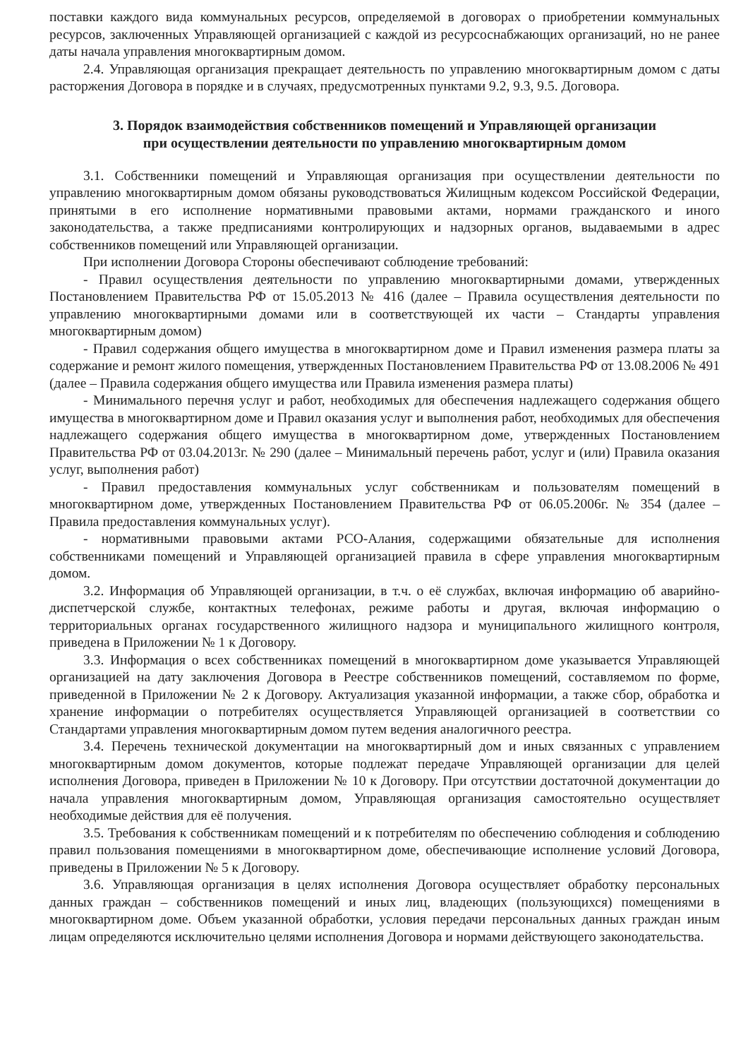поставки каждого вида коммунальных ресурсов, определяемой в договорах о приобретении коммунальных ресурсов, заключенных Управляющей организацией с каждой из ресурсоснабжающих организаций, но не ранее даты начала управления многоквартирным домом.
2.4. Управляющая организация прекращает деятельность по управлению многоквартирным домом с даты расторжения Договора в порядке и в случаях, предусмотренных пунктами 9.2, 9.3, 9.5. Договора.
3. Порядок взаимодействия собственников помещений и Управляющей организации
при осуществлении деятельности по управлению многоквартирным домом
3.1. Собственники помещений и Управляющая организация при осуществлении деятельности по управлению многоквартирным домом обязаны руководствоваться Жилищным кодексом Российской Федерации, принятыми в его исполнение нормативными правовыми актами, нормами гражданского и иного законодательства, а также предписаниями контролирующих и надзорных органов, выдаваемыми в адрес собственников помещений или Управляющей организации.
При исполнении Договора Стороны обеспечивают соблюдение требований:
- Правил осуществления деятельности по управлению многоквартирными домами, утвержденных Постановлением Правительства РФ от 15.05.2013 № 416 (далее – Правила осуществления деятельности по управлению многоквартирными домами или в соответствующей их части – Стандарты управления многоквартирным домом)
- Правил содержания общего имущества в многоквартирном доме и Правил изменения размера платы за содержание и ремонт жилого помещения, утвержденных Постановлением Правительства РФ от 13.08.2006 № 491 (далее – Правила содержания общего имущества или Правила изменения размера платы)
- Минимального перечня услуг и работ, необходимых для обеспечения надлежащего содержания общего имущества в многоквартирном доме и Правил оказания услуг и выполнения работ, необходимых для обеспечения надлежащего содержания общего имущества в многоквартирном доме, утвержденных Постановлением Правительства РФ от 03.04.2013г. № 290 (далее – Минимальный перечень работ, услуг и (или) Правила оказания услуг, выполнения работ)
- Правил предоставления коммунальных услуг собственникам и пользователям помещений в многоквартирном доме, утвержденных Постановлением Правительства РФ от 06.05.2006г. № 354 (далее – Правила предоставления коммунальных услуг).
- нормативными правовыми актами РСО-Алания, содержащими обязательные для исполнения собственниками помещений и Управляющей организацией правила в сфере управления многоквартирным домом.
3.2. Информация об Управляющей организации, в т.ч. о её службах, включая информацию об аварийно-диспетчерской службе, контактных телефонах, режиме работы и другая, включая информацию о территориальных органах государственного жилищного надзора и муниципального жилищного контроля, приведена в Приложении № 1 к Договору.
3.3. Информация о всех собственниках помещений в многоквартирном доме указывается Управляющей организацией на дату заключения Договора в Реестре собственников помещений, составляемом по форме, приведенной в Приложении № 2 к Договору. Актуализация указанной информации, а также сбор, обработка и хранение информации о потребителях осуществляется Управляющей организацией в соответствии со Стандартами управления многоквартирным домом путем ведения аналогичного реестра.
3.4. Перечень технической документации на многоквартирный дом и иных связанных с управлением многоквартирным домом документов, которые подлежат передаче Управляющей организации для целей исполнения Договора, приведен в Приложении № 10 к Договору. При отсутствии достаточной документации до начала управления многоквартирным домом, Управляющая организация самостоятельно осуществляет необходимые действия для её получения.
3.5. Требования к собственникам помещений и к потребителям по обеспечению соблюдения и соблюдению правил пользования помещениями в многоквартирном доме, обеспечивающие исполнение условий Договора, приведены в Приложении № 5 к Договору.
3.6. Управляющая организация в целях исполнения Договора осуществляет обработку персональных данных граждан – собственников помещений и иных лиц, владеющих (пользующихся) помещениями в многоквартирном доме. Объем указанной обработки, условия передачи персональных данных граждан иным лицам определяются исключительно целями исполнения Договора и нормами действующего законодательства.